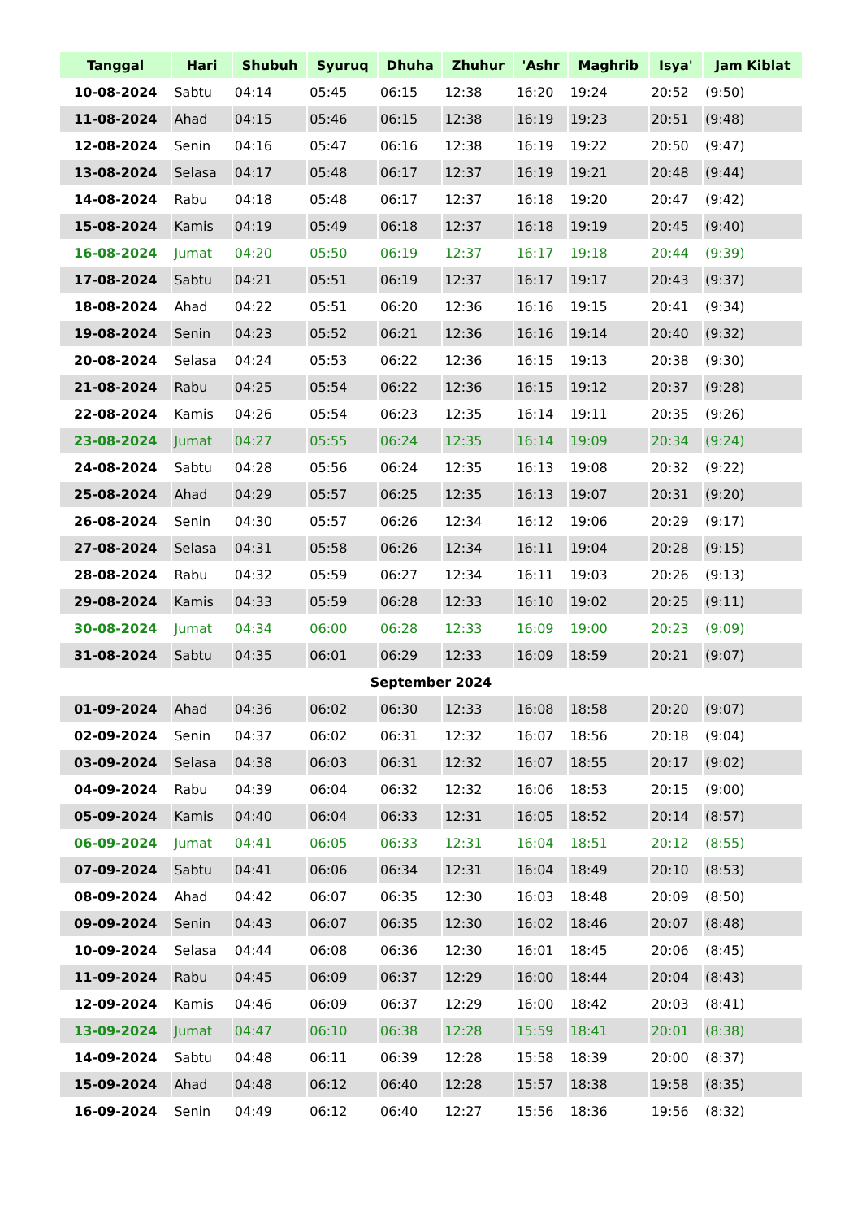| Tanggal | Hari | Shubuh | Syuruq | Dhuha | Zhuhur | 'Ashr | Maghrib | Isya' | Jam Kiblat |
| --- | --- | --- | --- | --- | --- | --- | --- | --- | --- |
| 10-08-2024 | Sabtu | 04:14 | 05:45 | 06:15 | 12:38 | 16:20 | 19:24 | 20:52 | (9:50) |
| 11-08-2024 | Ahad | 04:15 | 05:46 | 06:15 | 12:38 | 16:19 | 19:23 | 20:51 | (9:48) |
| 12-08-2024 | Senin | 04:16 | 05:47 | 06:16 | 12:38 | 16:19 | 19:22 | 20:50 | (9:47) |
| 13-08-2024 | Selasa | 04:17 | 05:48 | 06:17 | 12:37 | 16:19 | 19:21 | 20:48 | (9:44) |
| 14-08-2024 | Rabu | 04:18 | 05:48 | 06:17 | 12:37 | 16:18 | 19:20 | 20:47 | (9:42) |
| 15-08-2024 | Kamis | 04:19 | 05:49 | 06:18 | 12:37 | 16:18 | 19:19 | 20:45 | (9:40) |
| 16-08-2024 | Jumat | 04:20 | 05:50 | 06:19 | 12:37 | 16:17 | 19:18 | 20:44 | (9:39) |
| 17-08-2024 | Sabtu | 04:21 | 05:51 | 06:19 | 12:37 | 16:17 | 19:17 | 20:43 | (9:37) |
| 18-08-2024 | Ahad | 04:22 | 05:51 | 06:20 | 12:36 | 16:16 | 19:15 | 20:41 | (9:34) |
| 19-08-2024 | Senin | 04:23 | 05:52 | 06:21 | 12:36 | 16:16 | 19:14 | 20:40 | (9:32) |
| 20-08-2024 | Selasa | 04:24 | 05:53 | 06:22 | 12:36 | 16:15 | 19:13 | 20:38 | (9:30) |
| 21-08-2024 | Rabu | 04:25 | 05:54 | 06:22 | 12:36 | 16:15 | 19:12 | 20:37 | (9:28) |
| 22-08-2024 | Kamis | 04:26 | 05:54 | 06:23 | 12:35 | 16:14 | 19:11 | 20:35 | (9:26) |
| 23-08-2024 | Jumat | 04:27 | 05:55 | 06:24 | 12:35 | 16:14 | 19:09 | 20:34 | (9:24) |
| 24-08-2024 | Sabtu | 04:28 | 05:56 | 06:24 | 12:35 | 16:13 | 19:08 | 20:32 | (9:22) |
| 25-08-2024 | Ahad | 04:29 | 05:57 | 06:25 | 12:35 | 16:13 | 19:07 | 20:31 | (9:20) |
| 26-08-2024 | Senin | 04:30 | 05:57 | 06:26 | 12:34 | 16:12 | 19:06 | 20:29 | (9:17) |
| 27-08-2024 | Selasa | 04:31 | 05:58 | 06:26 | 12:34 | 16:11 | 19:04 | 20:28 | (9:15) |
| 28-08-2024 | Rabu | 04:32 | 05:59 | 06:27 | 12:34 | 16:11 | 19:03 | 20:26 | (9:13) |
| 29-08-2024 | Kamis | 04:33 | 05:59 | 06:28 | 12:33 | 16:10 | 19:02 | 20:25 | (9:11) |
| 30-08-2024 | Jumat | 04:34 | 06:00 | 06:28 | 12:33 | 16:09 | 19:00 | 20:23 | (9:09) |
| 31-08-2024 | Sabtu | 04:35 | 06:01 | 06:29 | 12:33 | 16:09 | 18:59 | 20:21 | (9:07) |
| September 2024 | | | | | | | | | |
| 01-09-2024 | Ahad | 04:36 | 06:02 | 06:30 | 12:33 | 16:08 | 18:58 | 20:20 | (9:07) |
| 02-09-2024 | Senin | 04:37 | 06:02 | 06:31 | 12:32 | 16:07 | 18:56 | 20:18 | (9:04) |
| 03-09-2024 | Selasa | 04:38 | 06:03 | 06:31 | 12:32 | 16:07 | 18:55 | 20:17 | (9:02) |
| 04-09-2024 | Rabu | 04:39 | 06:04 | 06:32 | 12:32 | 16:06 | 18:53 | 20:15 | (9:00) |
| 05-09-2024 | Kamis | 04:40 | 06:04 | 06:33 | 12:31 | 16:05 | 18:52 | 20:14 | (8:57) |
| 06-09-2024 | Jumat | 04:41 | 06:05 | 06:33 | 12:31 | 16:04 | 18:51 | 20:12 | (8:55) |
| 07-09-2024 | Sabtu | 04:41 | 06:06 | 06:34 | 12:31 | 16:04 | 18:49 | 20:10 | (8:53) |
| 08-09-2024 | Ahad | 04:42 | 06:07 | 06:35 | 12:30 | 16:03 | 18:48 | 20:09 | (8:50) |
| 09-09-2024 | Senin | 04:43 | 06:07 | 06:35 | 12:30 | 16:02 | 18:46 | 20:07 | (8:48) |
| 10-09-2024 | Selasa | 04:44 | 06:08 | 06:36 | 12:30 | 16:01 | 18:45 | 20:06 | (8:45) |
| 11-09-2024 | Rabu | 04:45 | 06:09 | 06:37 | 12:29 | 16:00 | 18:44 | 20:04 | (8:43) |
| 12-09-2024 | Kamis | 04:46 | 06:09 | 06:37 | 12:29 | 16:00 | 18:42 | 20:03 | (8:41) |
| 13-09-2024 | Jumat | 04:47 | 06:10 | 06:38 | 12:28 | 15:59 | 18:41 | 20:01 | (8:38) |
| 14-09-2024 | Sabtu | 04:48 | 06:11 | 06:39 | 12:28 | 15:58 | 18:39 | 20:00 | (8:37) |
| 15-09-2024 | Ahad | 04:48 | 06:12 | 06:40 | 12:28 | 15:57 | 18:38 | 19:58 | (8:35) |
| 16-09-2024 | Senin | 04:49 | 06:12 | 06:40 | 12:27 | 15:56 | 18:36 | 19:56 | (8:32) |